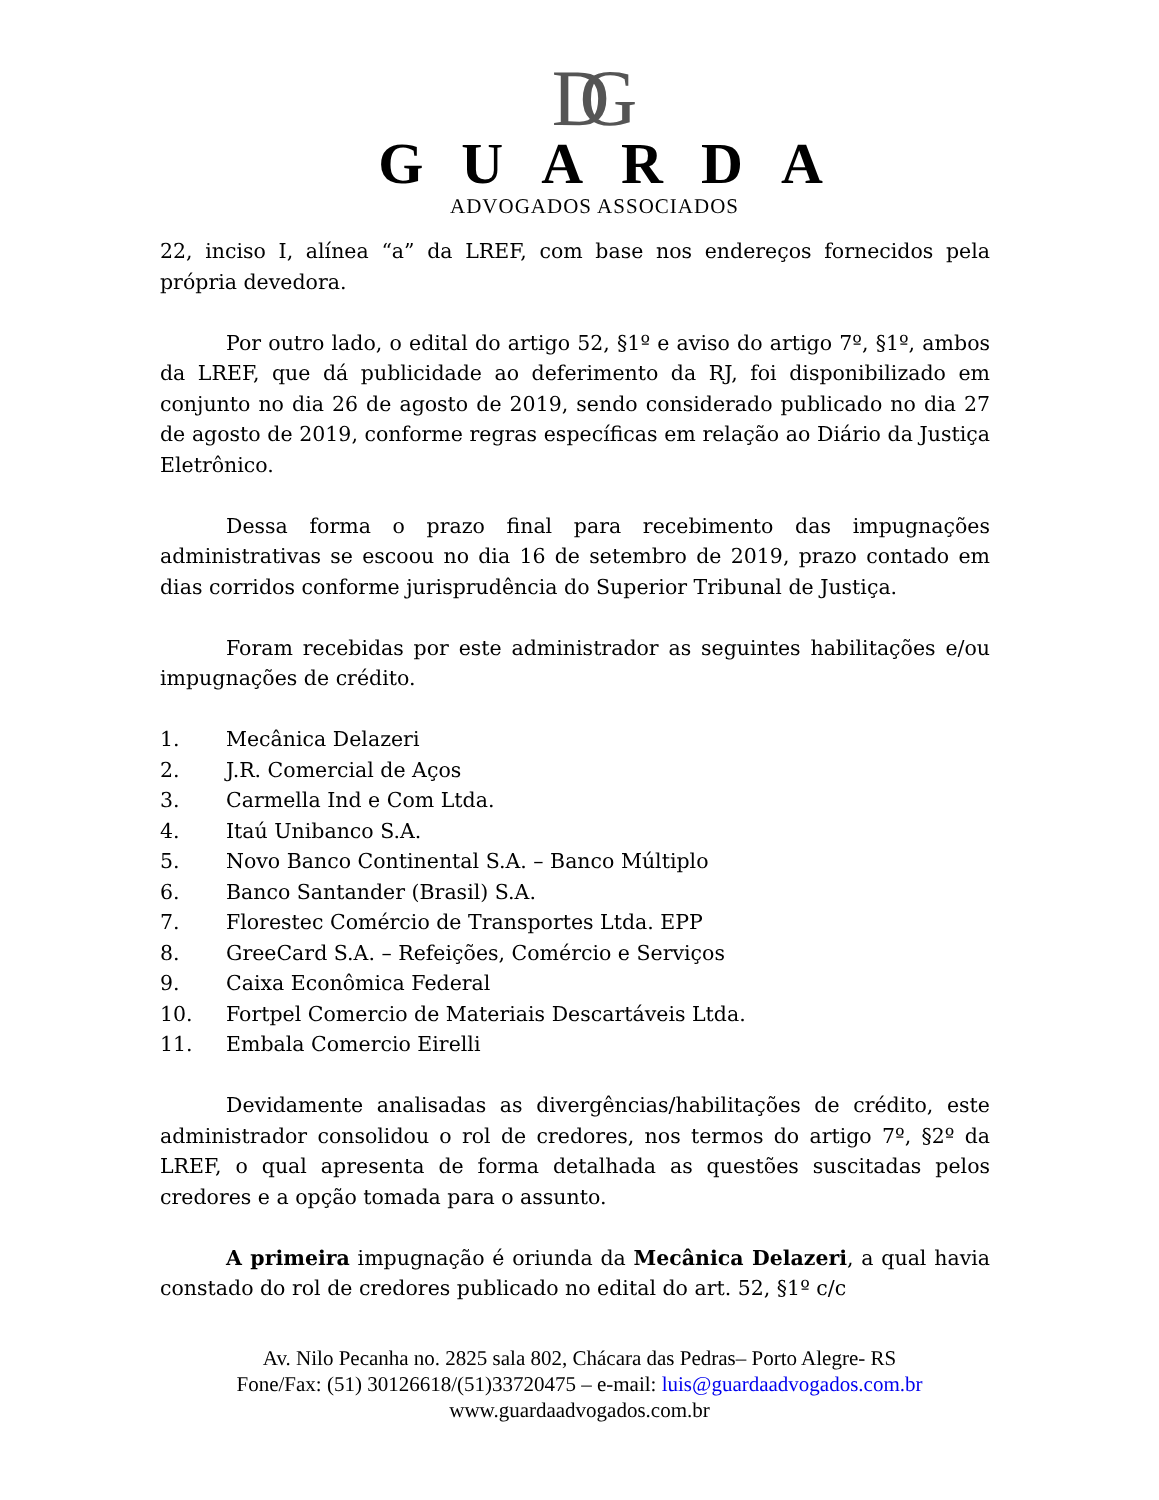DG
GUARDA
ADVOGADOS ASSOCIADOS
22, inciso I, alínea “a” da LREF, com base nos endereços fornecidos pela própria devedora.
Por outro lado, o edital do artigo 52, §1º e aviso do artigo 7º, §1º, ambos da LREF, que dá publicidade ao deferimento da RJ, foi disponibilizado em conjunto no dia 26 de agosto de 2019, sendo considerado publicado no dia 27 de agosto de 2019, conforme regras específicas em relação ao Diário da Justiça Eletrônico.
Dessa forma o prazo final para recebimento das impugnações administrativas se escoou no dia 16 de setembro de 2019, prazo contado em dias corridos conforme jurisprudência do Superior Tribunal de Justiça.
Foram recebidas por este administrador as seguintes habilitações e/ou impugnações de crédito.
1. Mecânica Delazeri
2. J.R. Comercial de Aços
3. Carmella Ind e Com Ltda.
4. Itaú Unibanco S.A.
5. Novo Banco Continental S.A. – Banco Múltiplo
6. Banco Santander (Brasil) S.A.
7. Florestec Comércio de Transportes Ltda. EPP
8. GreeCard S.A. – Refeições, Comércio e Serviços
9. Caixa Econômica Federal
10. Fortpel Comercio de Materiais Descartáveis Ltda.
11. Embala Comercio Eirelli
Devidamente analisadas as divergências/habilitações de crédito, este administrador consolidou o rol de credores, nos termos do artigo 7º, §2º da LREF, o qual apresenta de forma detalhada as questões suscitadas pelos credores e a opção tomada para o assunto.
A primeira impugnação é oriunda da Mecânica Delazeri, a qual havia constado do rol de credores publicado no edital do art. 52, §1º c/c
Av. Nilo Pecanha no. 2825 sala 802, Chácara das Pedras– Porto Alegre- RS
Fone/Fax: (51) 30126618/(51)33720475 – e-mail: luis@guardaadvogados.com.br
www.guardaadvogados.com.br